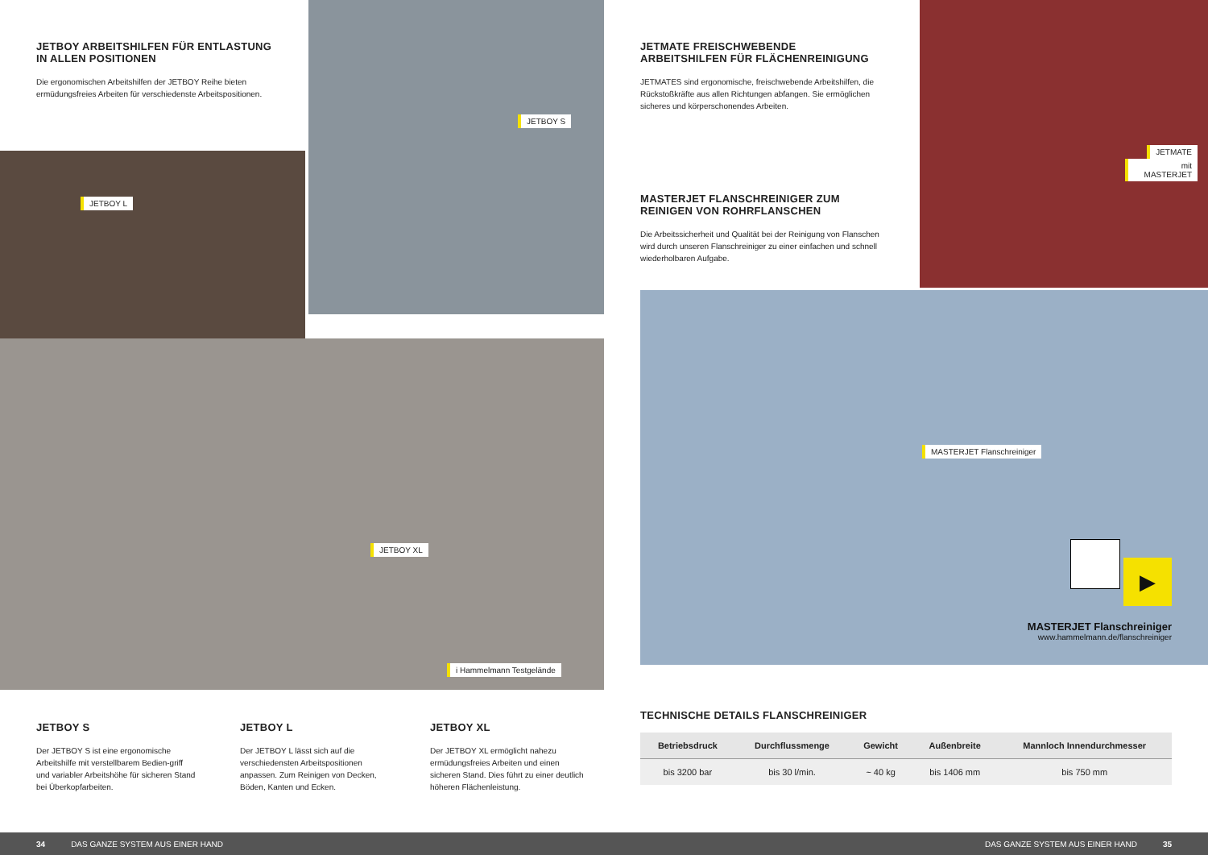JETBOY ARBEITSHILFEN FÜR ENTLASTUNG IN ALLEN POSITIONEN
Die ergonomischen Arbeitshilfen der JETBOY Reihe bieten ermüdungsfreies Arbeiten für verschiedenste Arbeitspositionen.
JETBOY L
JETBOY S
JETBOY XL
i Hammelmann Testgelände
JETMATE FREISCHWEBENDE ARBEITSHILFEN FÜR FLÄCHENREINIGUNG
JETMATES sind ergonomische, freischwebende Arbeitshilfen, die Rückstoßkräfte aus allen Richtungen abfangen. Sie ermöglichen sicheres und körperschonendes Arbeiten.
MASTERJET FLANSCHREINIGER ZUM REINIGEN VON ROHRFLANSCHEN
Die Arbeitssicherheit und Qualität bei der Reinigung von Flanschen wird durch unseren Flanschreiniger zu einer einfachen und schnell wiederholbaren Aufgabe.
JETMATE
mit MASTERJET
MASTERJET Flanschreiniger
▶
MASTERJET Flanschreiniger
www.hammelmann.de/flanschreiniger
JETBOY S
Der JETBOY S ist eine ergonomische Arbeitshilfe mit verstellbarem Bedien-griff und variabler Arbeitshöhe für sicheren Stand bei Überkopfarbeiten.
JETBOY L
Der JETBOY L lässt sich auf die verschiedensten Arbeitspositionen anpassen. Zum Reinigen von Decken, Böden, Kanten und Ecken.
JETBOY XL
Der JETBOY XL ermöglicht nahezu ermüdungsfreies Arbeiten und einen sicheren Stand. Dies führt zu einer deutlich höheren Flächenleistung.
TECHNISCHE DETAILS FLANSCHREINIGER
| Betriebsdruck | Durchflussmenge | Gewicht | Außenbreite | Mannloch Innendurchmesser |
| --- | --- | --- | --- | --- |
| bis 3200 bar | bis 30 l/min. | ~ 40 kg | bis 1406 mm | bis 750 mm |
34 DAS GANZE SYSTEM AUS EINER HAND DAS GANZE SYSTEM AUS EINER HAND 35